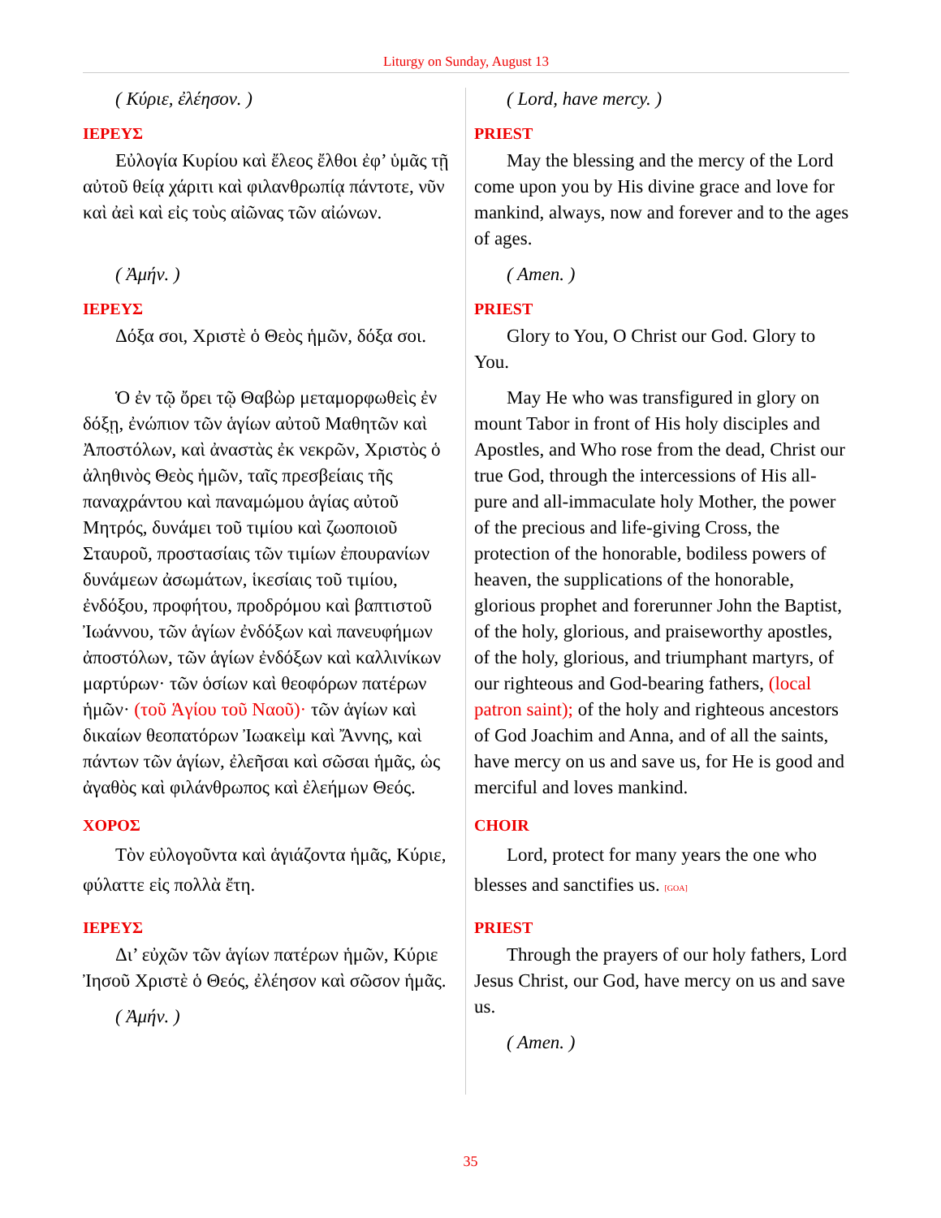Liturgy on Sunday, August 13
( Κύριε, ἐλέησον. )
ΙΕΡΕΥΣ
Εὐλογία Κυρίου καὶ ἔλεος ἔλθοι ἐφ’ ὑμᾶς τῇ αὐτοῦ θείᾳ χάριτι καὶ φιλανθρωπίᾳ πάντοτε, νῦν καὶ ἀεὶ καὶ εἰς τοὺς αἰῶνας τῶν αἰώνων.
( Lord, have mercy. )
PRIEST
May the blessing and the mercy of the Lord come upon you by His divine grace and love for mankind, always, now and forever and to the ages of ages.
( Ἀμήν. )
ΙΕΡΕΥΣ
Δόξα σοι, Χριστὲ ὁ Θεὸς ἡμῶν, δόξα σοι.
( Amen. )
PRIEST
Glory to You, O Christ our God. Glory to You.
Ὁ ἐν τῷ ὄρει τῷ Θαβὼρ μεταμορφωθεὶς ἐν δόξῃ, ἐνώπιον τῶν ἁγίων αὐτοῦ Μαθητῶν καὶ Ἀποστόλων, καὶ ἀναστὰς ἐκ νεκρῶν, Χριστὸς ὁ ἀληθινὸς Θεὸς ἡμῶν, ταῖς πρεσβείαις τῆς παναχράντου καὶ παναμώμου ἁγίας αὐτοῦ Μητρός, δυνάμει τοῦ τιμίου καὶ ζωοποιοῦ Σταυροῦ, προστασίαις τῶν τιμίων ἐπουρανίων δυνάμεων ἀσωμάτων, ἱκεσίαις τοῦ τιμίου, ἐνδόξου, προφήτου, προδρόμου καὶ βαπτιστοῦ Ἰωάννου, τῶν ἁγίων ἐνδόξων καὶ πανευφήμων ἀποστόλων, τῶν ἁγίων ἐνδόξων καὶ καλλινίκων μαρτύρων· τῶν ὁσίων καὶ θεοφόρων πατέρων ἡμῶν· (τοῦ Ἁγίου τοῦ Ναοῦ)· τῶν ἁγίων καὶ δικαίων θεοπατόρων Ἰωακεὶμ καὶ Ἄννης, καὶ πάντων τῶν ἁγίων, ἐλεῆσαι καὶ σῶσαι ἡμᾶς, ὡς ἀγαθὸς καὶ φιλάνθρωπος καὶ ἐλεήμων Θεός.
May He who was transfigured in glory on mount Tabor in front of His holy disciples and Apostles, and Who rose from the dead, Christ our true God, through the intercessions of His all-pure and all-immaculate holy Mother, the power of the precious and life-giving Cross, the protection of the honorable, bodiless powers of heaven, the supplications of the honorable, glorious prophet and forerunner John the Baptist, of the holy, glorious, and praiseworthy apostles, of the holy, glorious, and triumphant martyrs, of our righteous and God-bearing fathers, (local patron saint); of the holy and righteous ancestors of God Joachim and Anna, and of all the saints, have mercy on us and save us, for He is good and merciful and loves mankind.
ΧΟΡΟΣ
Τὸν εὐλογοῦντα καὶ ἁγιάζοντα ἡμᾶς, Κύριε, φύλαττε εἰς πολλὰ ἔτη.
CHOIR
Lord, protect for many years the one who blesses and sanctifies us. [GOA]
ΙΕΡΕΥΣ
Δι’ εὐχῶν τῶν ἁγίων πατέρων ἡμῶν, Κύριε Ἰησοῦ Χριστὲ ὁ Θεός, ἐλέησον καὶ σῶσον ἡμᾶς.
( Ἀμήν. )
PRIEST
Through the prayers of our holy fathers, Lord Jesus Christ, our God, have mercy on us and save us.
( Amen. )
35